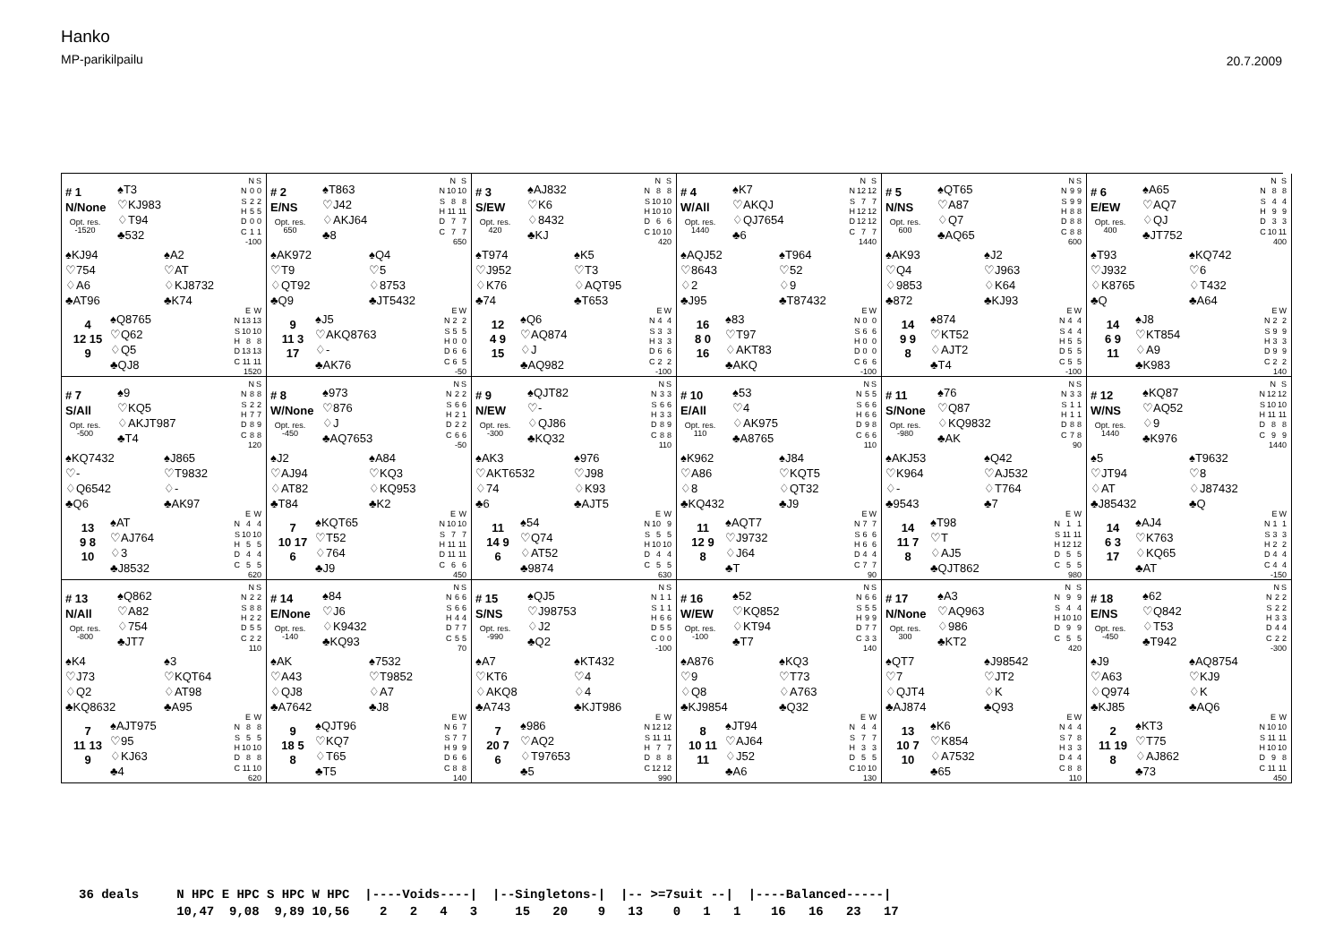Hanko
MP-parikilpailu
20.7.2009
# 1
N/None
Opt. res.
-1520
♠T3
♡KJ983
♢T94
♣532
| | N | S |
| --- | --- | --- |
| N | 0 | 0 |
| S | 2 | 2 |
| H | 5 | 5 |
| D | 0 | 0 |
| C | 1 | 1 |
| -100 | | |
♠KJ94
♡754
♢A6
♣AT96
♠A2
♡AT
♢KJ8732
♣K74
4
12 15
9
♠Q8765
♡Q62
♢Q5
♣QJ8
| | E | W |
| --- | --- | --- |
| N | 13 | 13 |
| S | 10 | 10 |
| H | 8 | 8 |
| D | 13 | 13 |
| C | 11 | 11 |
| 1520 | | |
# 2
E/NS
Opt. res.
650
♠T863
♡J42
♢AKJ64
♣8
| | N | S |
| --- | --- | --- |
| N | 10 | 10 |
| S | 8 | 8 |
| H | 11 | 11 |
| D | 7 | 7 |
| C | 7 | 7 |
| 650 | | |
♠AK972
♡T9
♢QT92
♣Q9
♠Q4
♡5
♢8753
♣JT5432
9
11 3
17
♠J5
♡AKQ8763
♢-
♣AK76
| | E | W |
| --- | --- | --- |
| N | 2 | 2 |
| S | 5 | 5 |
| H | 0 | 0 |
| D | 6 | 6 |
| C | 6 | 5 |
| -50 | | |
# 3
S/EW
Opt. res.
420
♠AJ832
♡K6
♢8432
♣KJ
| | N | S |
| --- | --- | --- |
| N | 8 | 8 |
| S | 10 | 10 |
| H | 10 | 10 |
| D | 6 | 6 |
| C | 10 | 10 |
| 420 | | |
♠T974
♡J952
♢K76
♣74
♠K5
♡T3
♢AQT95
♣T653
12
4 9
15
♠Q6
♡AQ874
♢J
♣AQ982
| | E | W |
| --- | --- | --- |
| N | 4 | 4 |
| S | 3 | 3 |
| H | 3 | 3 |
| D | 6 | 6 |
| C | 2 | 2 |
| -100 | | |
# 4
W/All
Opt. res.
1440
♠K7
♡AKQJ
♢QJ7654
♣6
| | N | S |
| --- | --- | --- |
| N | 12 | 12 |
| S | 7 | 7 |
| H | 12 | 12 |
| D | 12 | 12 |
| C | 7 | 7 |
| 1440 | | |
♠AQJ52
♡8643
♢2
♣J95
♠T964
♡52
♢9
♣T87432
16
8 0
16
♠83
♡T97
♢AKT83
♣AKQ
| | E | W |
| --- | --- | --- |
| N | 0 | 0 |
| S | 6 | 6 |
| H | 0 | 0 |
| D | 0 | 0 |
| C | 6 | 6 |
| -100 | | |
# 5
N/NS
Opt. res.
600
♠QT65
♡A87
♢Q7
♣AQ65
| | N | S |
| --- | --- | --- |
| N | 9 | 9 |
| S | 9 | 9 |
| H | 8 | 8 |
| D | 8 | 8 |
| C | 8 | 8 |
| 600 | | |
♠AK93
♡Q4
♢9853
♣872
♠J2
♡J963
♢K64
♣KJ93
14
9 9
8
♠874
♡KT52
♢AJT2
♣T4
| | E | W |
| --- | --- | --- |
| N | 4 | 4 |
| S | 4 | 4 |
| H | 5 | 5 |
| D | 5 | 5 |
| C | 5 | 5 |
| -100 | | |
# 6
E/EW
Opt. res.
400
♠A65
♡AQ7
♢QJ
♣JT752
| | N | S |
| --- | --- | --- |
| N | 8 | 8 |
| S | 4 | 4 |
| H | 9 | 9 |
| D | 3 | 3 |
| C | 10 | 11 |
| 400 | | |
♠T93
♡J932
♢K8765
♣Q
♠KQ742
♡6
♢T432
♣A64
14
6 9
11
♠J8
♡KT854
♢A9
♣K983
| | E | W |
| --- | --- | --- |
| N | 2 | 2 |
| S | 9 | 9 |
| H | 3 | 3 |
| D | 9 | 9 |
| C | 2 | 2 |
| 140 | | |
# 7
S/All
Opt. res.
-500
♠9
♡KQ5
♢AKJT987
♣T4
| | N | S |
| --- | --- | --- |
| N | 8 | 8 |
| S | 2 | 2 |
| H | 7 | 7 |
| D | 8 | 9 |
| C | 8 | 8 |
| 120 | | |
♠KQ7432
♡-
♢Q6542
♣Q6
♠J865
♡T9832
♢-
♣AK97
13
9 8
10
♠AT
♡AJ764
♢3
♣J8532
| | E | W |
| --- | --- | --- |
| N | 4 | 4 |
| S | 10 | 10 |
| H | 5 | 5 |
| D | 4 | 4 |
| C | 5 | 5 |
| 620 | | |
# 8
W/None
Opt. res.
-450
♠973
♡876
♢J
♣AQ7653
| | N | S |
| --- | --- | --- |
| N | 2 | 2 |
| S | 6 | 6 |
| H | 2 | 1 |
| D | 2 | 2 |
| C | 6 | 6 |
| -50 | | |
♠J2
♡AJ94
♢AT82
♣T84
♠A84
♡KQ3
♢KQ953
♣K2
7
10 17
6
♠KQT65
♡T52
♢764
♣J9
| | E | W |
| --- | --- | --- |
| N | 10 | 10 |
| S | 7 | 7 |
| H | 11 | 11 |
| D | 11 | 11 |
| C | 6 | 6 |
| 450 | | |
# 9
N/EW
Opt. res.
-300
♠QJT82
♡-
♢QJ86
♣KQ32
| | N | S |
| --- | --- | --- |
| N | 3 | 3 |
| S | 6 | 6 |
| H | 3 | 3 |
| D | 8 | 9 |
| C | 8 | 8 |
| 110 | | |
♠AK3
♡AKT6532
♢74
♣6
♠976
♡J98
♢K93
♣AJT5
11
14 9
6
♠54
♡Q74
♢AT52
♣9874
| | E | W |
| --- | --- | --- |
| N | 10 | 9 |
| S | 5 | 5 |
| H | 10 | 10 |
| D | 4 | 4 |
| C | 5 | 5 |
| 630 | | |
# 10
E/All
Opt. res.
110
♠53
♡4
♢AK975
♣A8765
| | N | S |
| --- | --- | --- |
| N | 5 | 5 |
| S | 6 | 6 |
| H | 6 | 6 |
| D | 9 | 8 |
| C | 6 | 6 |
| 110 | | |
♠K962
♡A86
♢8
♣KQ432
♠J84
♡KQT5
♢QT32
♣J9
11
12 9
8
♠AQT7
♡J9732
♢J64
♣T
| | E | W |
| --- | --- | --- |
| N | 7 | 7 |
| S | 6 | 6 |
| H | 6 | 6 |
| D | 4 | 4 |
| C | 7 | 7 |
| 90 | | |
# 11
S/None
Opt. res.
-980
♠76
♡Q87
♢KQ9832
♣AK
| | N | S |
| --- | --- | --- |
| N | 3 | 3 |
| S | 1 | 1 |
| H | 1 | 1 |
| D | 8 | 8 |
| C | 7 | 8 |
| 90 | | |
♠AKJ53
♡K964
♢-
♣9543
♠Q42
♡AJ532
♢T764
♣7
14
11 7
8
♠T98
♡T
♢AJ5
♣QJT862
| | E | W |
| --- | --- | --- |
| N | 1 | 1 |
| S | 11 | 11 |
| H | 12 | 12 |
| D | 5 | 5 |
| C | 5 | 5 |
| 980 | | |
# 12
W/NS
Opt. res.
1440
♠KQ87
♡AQ52
♢9
♣K976
| | N | S |
| --- | --- | --- |
| N | 12 | 12 |
| S | 10 | 10 |
| H | 11 | 11 |
| D | 8 | 8 |
| C | 9 | 9 |
| 1440 | | |
♠5
♡JT94
♢AT
♣J85432
♠T9632
♡8
♢J87432
♣Q
14
6 3
17
♠AJ4
♡K763
♢KQ65
♣AT
| | E | W |
| --- | --- | --- |
| N | 1 | 1 |
| S | 3 | 3 |
| H | 2 | 2 |
| D | 4 | 4 |
| C | 4 | 4 |
| -150 | | |
# 13
N/All
Opt. res.
-800
♠Q862
♡A82
♢754
♣JT7
| | N | S |
| --- | --- | --- |
| N | 2 | 2 |
| S | 8 | 8 |
| H | 2 | 2 |
| D | 5 | 5 |
| C | 2 | 2 |
| 110 | | |
♠K4
♡J73
♢Q2
♣KQ8632
♠3
♡KQT64
♢AT98
♣A95
7
11 13
9
♠AJT975
♡95
♢KJ63
♣4
| | E | W |
| --- | --- | --- |
| N | 8 | 8 |
| S | 5 | 5 |
| H | 10 | 10 |
| D | 8 | 8 |
| C | 11 | 10 |
| 620 | | |
# 14
E/None
Opt. res.
-140
♠84
♡J6
♢K9432
♣KQ93
| | N | S |
| --- | --- | --- |
| N | 6 | 6 |
| S | 6 | 6 |
| H | 4 | 4 |
| D | 7 | 7 |
| C | 5 | 5 |
| 70 | | |
♠AK
♡A43
♢QJ8
♣A7642
♠7532
♡T9852
♢A7
♣J8
9
18 5
8
♠QJT96
♡KQ7
♢T65
♣T5
| | E | W |
| --- | --- | --- |
| N | 6 | 7 |
| S | 7 | 7 |
| H | 9 | 9 |
| D | 6 | 6 |
| C | 8 | 8 |
| 140 | | |
# 15
S/NS
Opt. res.
-990
♠QJ5
♡J98753
♢J2
♣Q2
| | N | S |
| --- | --- | --- |
| N | 1 | 1 |
| S | 1 | 1 |
| H | 6 | 6 |
| D | 5 | 5 |
| C | 0 | 0 |
| -100 | | |
♠A7
♡KT6
♢AKQ8
♣A743
♠KT432
♡4
♢4
♣KJT986
7
20 7
6
♠986
♡AQ2
♢T97653
♣5
| | E | W |
| --- | --- | --- |
| N | 12 | 12 |
| S | 11 | 11 |
| H | 7 | 7 |
| D | 8 | 8 |
| C | 12 | 12 |
| 990 | | |
# 16
W/EW
Opt. res.
-100
♠52
♡KQ852
♢KT94
♣T7
| | N | S |
| --- | --- | --- |
| N | 6 | 6 |
| S | 5 | 5 |
| H | 9 | 9 |
| D | 7 | 7 |
| C | 3 | 3 |
| 140 | | |
♠A876
♡9
♢Q8
♣KJ9854
♠KQ3
♡T73
♢A763
♣Q32
8
10 11
11
♠JT94
♡AJ64
♢J52
♣A6
| | E | W |
| --- | --- | --- |
| N | 4 | 4 |
| S | 7 | 7 |
| H | 3 | 3 |
| D | 5 | 5 |
| C | 10 | 10 |
| 130 | | |
# 17
N/None
Opt. res.
300
♠A3
♡AQ963
♢986
♣KT2
| | N | S |
| --- | --- | --- |
| N | 9 | 9 |
| S | 4 | 4 |
| H | 10 | 10 |
| D | 9 | 9 |
| C | 5 | 5 |
| 420 | | |
♠QT7
♡7
♢QJT4
♣AJ874
♠J98542
♡JT2
♢K
♣Q93
13
10 7
10
♠K6
♡K854
♢A7532
♣65
| | E | W |
| --- | --- | --- |
| N | 4 | 4 |
| S | 7 | 8 |
| H | 3 | 3 |
| D | 4 | 4 |
| C | 8 | 8 |
| 110 | | |
# 18
E/NS
Opt. res.
-450
♠62
♡Q842
♢T53
♣T942
| | N | S |
| --- | --- | --- |
| N | 2 | 2 |
| S | 2 | 2 |
| H | 3 | 3 |
| D | 4 | 4 |
| C | 2 | 2 |
| -300 | | |
♠J9
♡A63
♢Q974
♣KJ85
♠AQ8754
♡KJ9
♢K
♣AQ6
2
11 19
8
♠KT3
♡T75
♢AJ862
♣73
| | E | W |
| --- | --- | --- |
| N | 10 | 10 |
| S | 11 | 11 |
| H | 10 | 10 |
| D | 9 | 8 |
| C | 11 | 11 |
| 450 | | |
36 deals     N HPC E HPC S HPC W HPC  |----Voids----|  |--Singletons-|  |-- >=7suit --|  |----Balanced-----|
             10,47  9,08  9,89 10,56    2   2   4   3     15   20    9   13    0   1   1    16   16   23   17